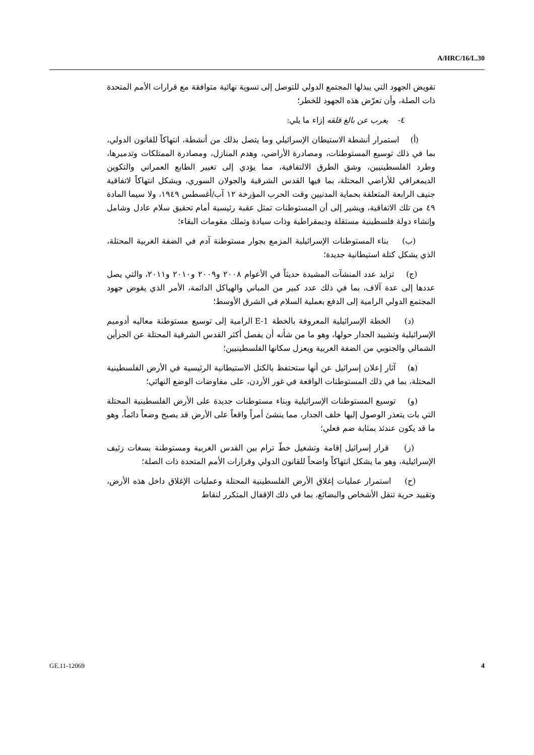A/HRC/16/L.30
تقويض الجهود التي يبذلها المجتمع الدولي للتوصل إلى تسوية نهائية متوافقة مع قرارات الأمم المتحدة ذات الصلة، وأن تعرّض هذه الجهود للخطر؛
٤- يعرب عن بالغ قلقه إزاء ما يلي:
(أ) استمرار أنشطة الاستيطان الإسرائيلي وما يتصل بذلك من أنشطة، انتهاكاً للقانون الدولي، بما في ذلك توسيع المستوطنات، ومصادرة الأراضي، وهدم المنازل، ومصادرة الممتلكات وتدميرها، وطرد الفلسطينيين، وشق الطرق الالتفافية، مما يؤدي إلى تغيير الطابع العمراني والتكوين الديمغرافي للأراضي المحتلة، بما فيها القدس الشرقية والجولان السوري، ويشكل انتهاكاً لاتفاقية جنيف الرابعة المتعلقة بحماية المدنيين وقت الحرب المؤرخة ١٢ آب/أغسطس ١٩٤٩، ولا سيما المادة ٤٩ من تلك الاتفاقية، ويشير إلى أن المستوطنات تمثل عقبة رئيسية أمام تحقيق سلام عادل وشامل وإنشاء دولة فلسطينية مستقلة وديمقراطية وذات سيادة وتملك مقومات البقاء؛
(ب) بناء المستوطنات الإسرائيلية المزمع بجوار مستوطنة آدم في الضفة الغربية المحتلة، الذي يشكل كتلة استيطانية جديدة؛
(ج) تزايد عدد المنشآت المشيدة حديثاً في الأعوام ٢٠٠٨ و٢٠٠٩ و٢٠١٠ و٢٠١١، والتي يصل عددها إلى عدة آلاف، بما في ذلك عدد كبير من المباني والهياكل الدائمة، الأمر الذي يقوض جهود المجتمع الدولي الرامية إلى الدفع بعملية السلام في الشرق الأوسط؛
(د) الخطة الإسرائيلية المعروفة بالخطة E-1 الرامية إلى توسيع مستوطنة معاليه أدوميم الإسرائيلية وتشييد الجدار حولها، وهو ما من شأنه أن يفصل أكثر القدس الشرقية المحتلة عن الجزأين الشمالي والجنوبي من الضفة الغربية ويعزل سكانها الفلسطينيين؛
(ﻫ) آثار إعلان إسرائيل عن أنها ستحتفظ بالكتل الاستيطانية الرئيسية في الأرض الفلسطينية المحتلة، بما في ذلك المستوطنات الواقعة في غور الأردن، على مفاوضات الوضع النهائي؛
(و) توسيع المستوطنات الإسرائيلية وبناء مستوطنات جديدة على الأرض الفلسطينية المحتلة التي بات يتعذر الوصول إليها خلف الجدار، مما ينشئ أمراً واقعاً على الأرض قد يصبح وضعاً دائماً، وهو ما قد يكون عندئذ بمثابة ضم فعلي؛
(ز) قرار إسرائيل إقامة وتشغيل خطّ ترام بين القدس الغربية ومستوطنة بسغات زئيف الإسرائيلية، وهو ما يشكل انتهاكاً واضحاً للقانون الدولي وقرارات الأمم المتحدة ذات الصلة؛
(ح) استمرار عمليات إغلاق الأرض الفلسطينية المحتلة وعمليات الإغلاق داخل هذه الأرض، وتقييد حرية تنقل الأشخاص والبضائع، بما في ذلك الإقفال المتكرر لنقاط
GE.11-12069 4